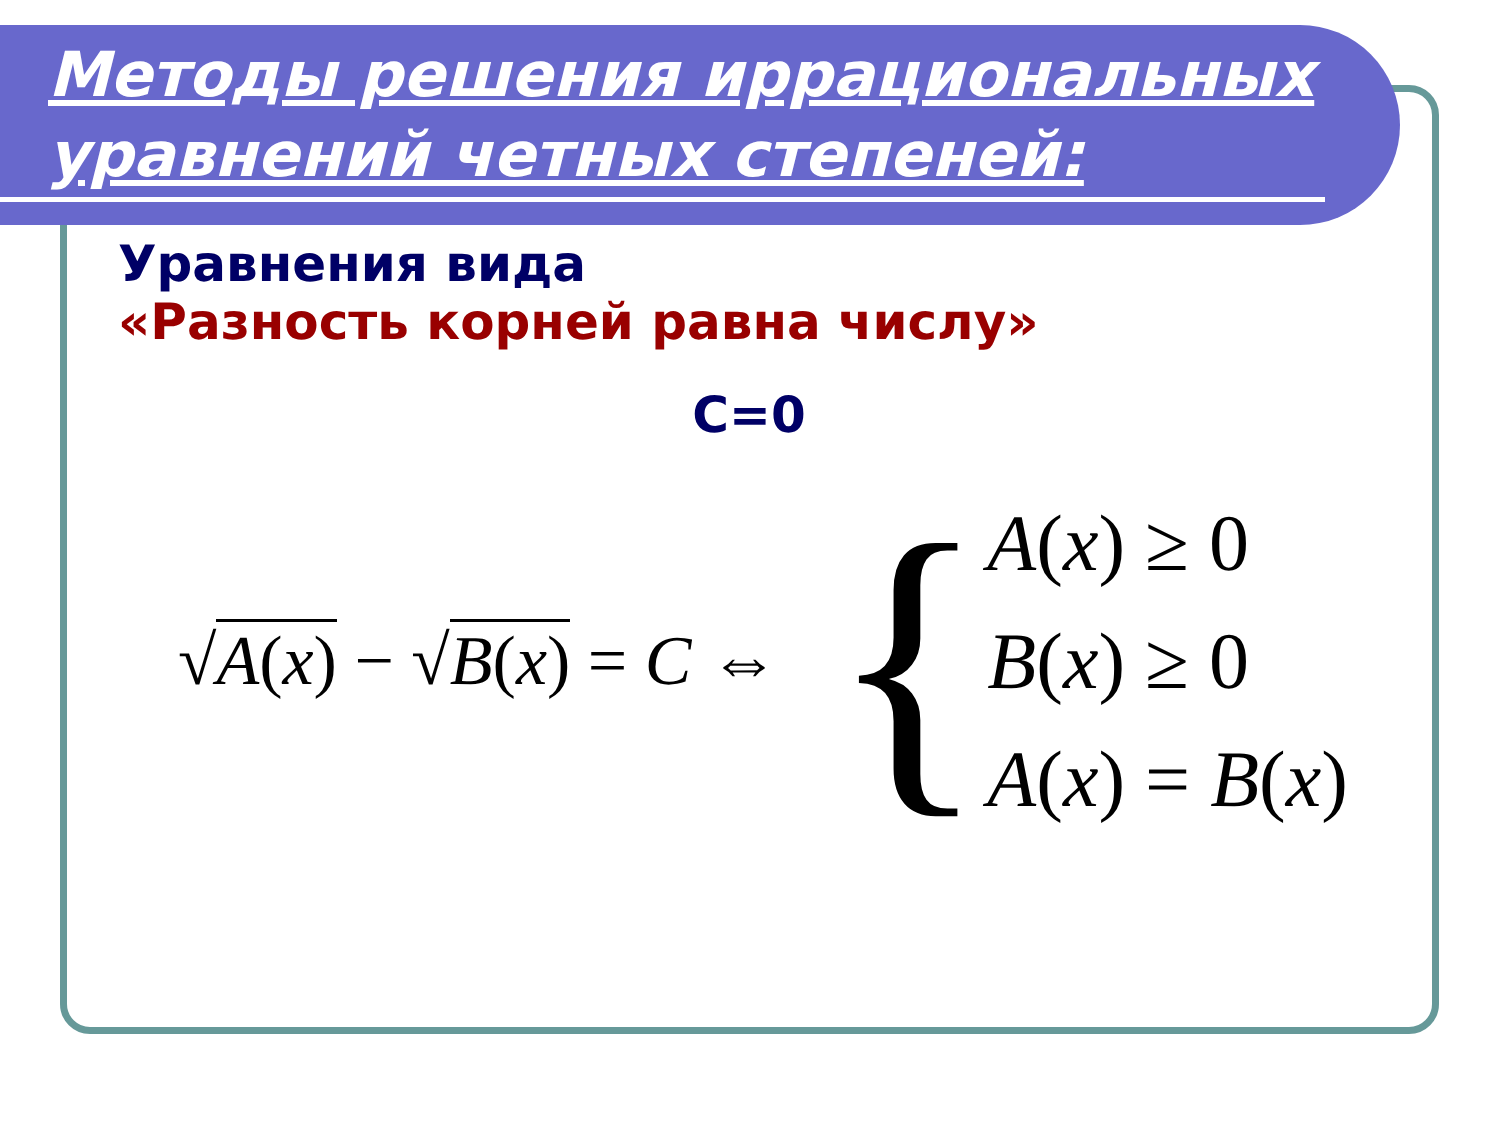Методы решения иррациональных
уравнений четных степеней:
Уравнения вида
«Разность корней равна числу»
C=0
√A(x) − √B(x) = C ⇔
{
A(x) ≥ 0
B(x) ≥ 0
A(x) = B(x)